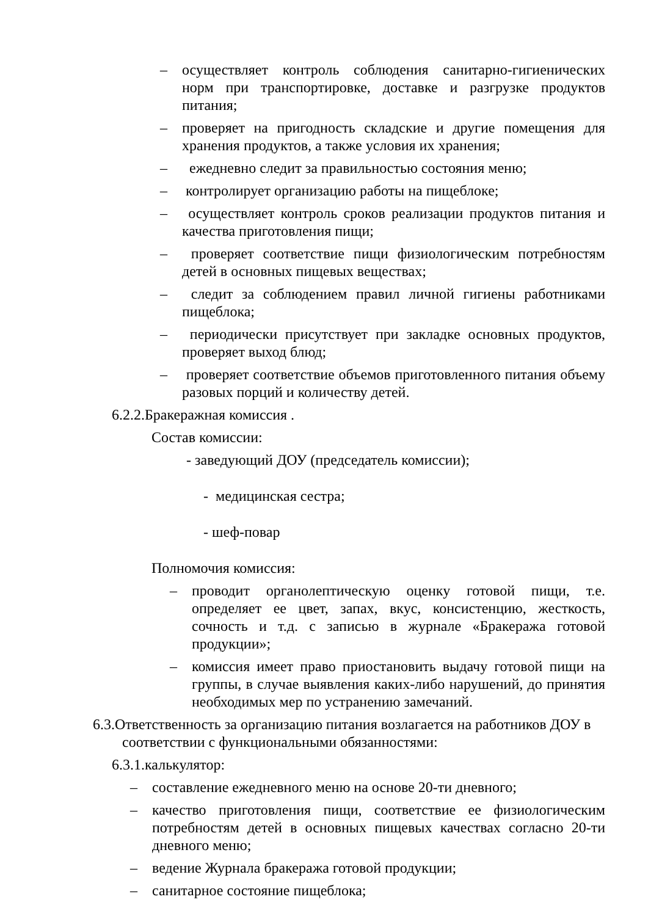– осуществляет контроль соблюдения санитарно-гигиенических норм при транспортировке, доставке и разгрузке продуктов питания;
– проверяет на пригодность складские и другие помещения для хранения продуктов, а также условия их хранения;
– ежедневно следит за правильностью состояния меню;
– контролирует организацию работы на пищеблоке;
– осуществляет контроль сроков реализации продуктов питания и качества приготовления пищи;
– проверяет соответствие пищи физиологическим потребностям детей в основных пищевых веществах;
– следит за соблюдением правил личной гигиены работниками пищеблока;
– периодически присутствует при закладке основных продуктов, проверяет выход блюд;
– проверяет соответствие объемов приготовленного питания объему разовых порций и количеству детей.
6.2.2.Бракеражная комиссия .
Состав комиссии:
- заведующий ДОУ (председатель комиссии);
- медицинская сестра;
- шеф-повар
Полномочия комиссия:
– проводит органолептическую оценку готовой пищи, т.е. определяет ее цвет, запах, вкус, консистенцию, жесткость, сочность и т.д. с записью в журнале «Бракеража готовой продукции»;
– комиссия имеет право приостановить выдачу готовой пищи на группы, в случае выявления каких-либо нарушений, до принятия необходимых мер по устранению замечаний.
6.3.Ответственность за организацию питания возлагается на работников ДОУ в соответствии с функциональными обязанностями:
6.3.1.калькулятор:
– составление ежедневного меню на основе 20-ти дневного;
– качество приготовления пищи, соответствие ее физиологическим потребностям детей в основных пищевых качествах согласно 20-ти дневного меню;
– ведение Журнала бракеража готовой продукции;
– санитарное состояние пищеблока;